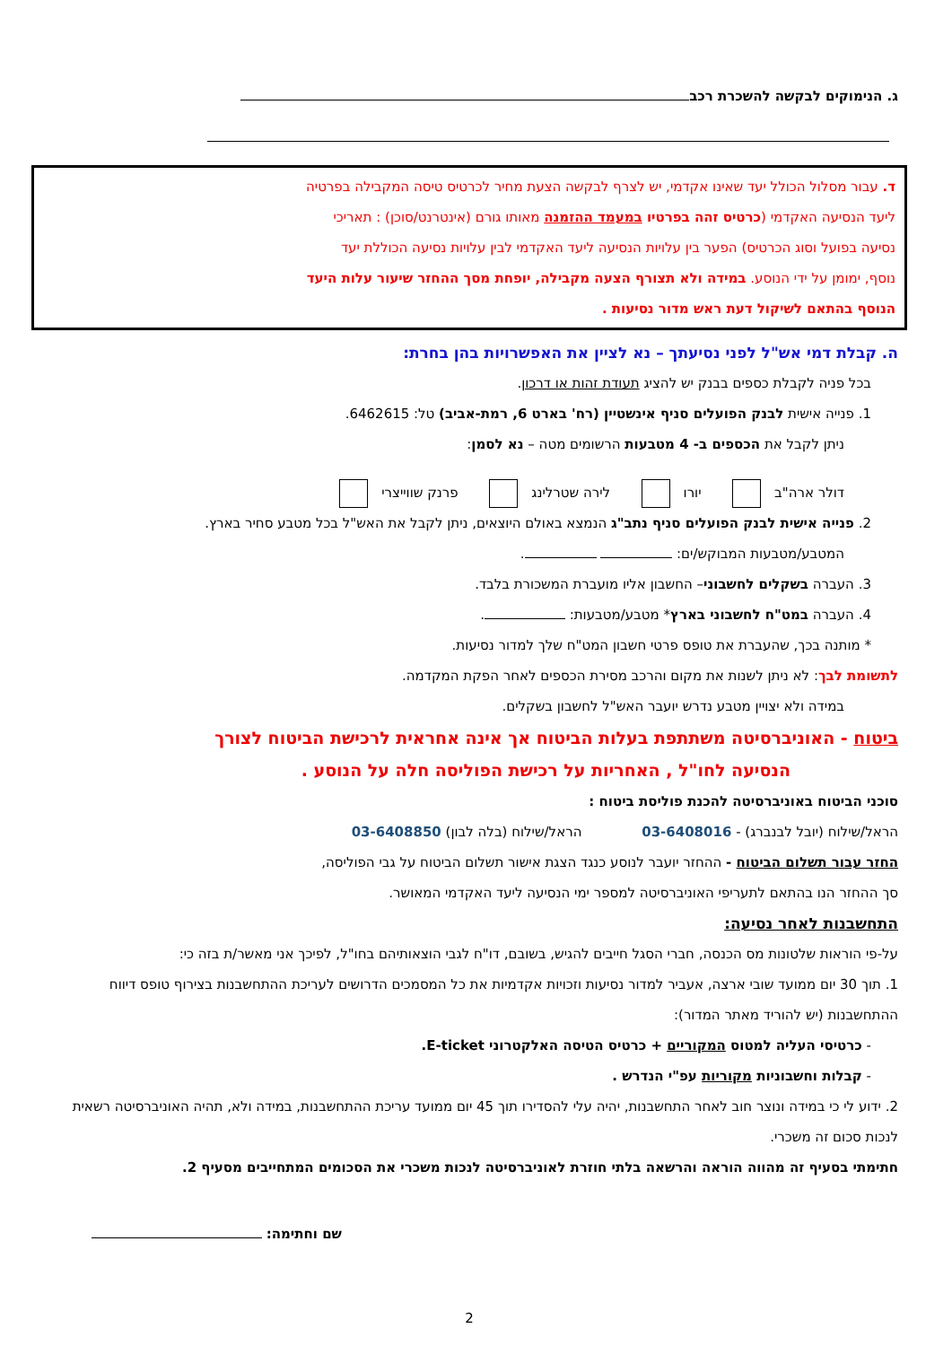ג. הנימוקים לבקשה להשכרת רכב
ד. עבור מסלול הכולל יעד שאינו אקדמי, יש לצרף לבקשה הצעת מחיר לכרטיס טיסה המקבילה בפרטיה
ליעד הנסיעה האקדמי (כרטיס זהה בפרטיו במעמד ההזמנה מאותו גורם (אינטרנט/סוכן) : תאריכי
נסיעה בפועל וסוג הכרטיס) הפער בין עלויות הנסיעה ליעד האקדמי לבין עלויות נסיעה הכוללת יעד
נוסף, ימומן על ידי הנוסע. במידה ולא תצורף הצעה מקבילה, יופחת מסך ההחזר שיעור עלות היעד
הנוסף בהתאם לשיקול דעת ראש מדור נסיעות .
ה. קבלת דמי אש"ל לפני נסיעתך – נא לציין את האפשרויות בהן בחרת:
בכל פניה לקבלת כספים בבנק יש להציג תעודת זהות או דרכון.
1. פנייה אישית לבנק הפועלים סניף אינשטיין (רח' בארט 6, רמת-אביב) טל: 6462615.
ניתן לקבל את הכספים ב- 4 מטבעות הרשומים מטה – נא לסמן:
דולר ארה"ב יורו לירה שטרלינג פרנק שווייצרי
2. פנייה אישית לבנק הפועלים סניף נתב"ג הנמצא באולם היוצאים, ניתן לקבל את האש"ל בכל מטבע סחיר בארץ.
המטבע/מטבעות המבוקש/ים: .
3. העברה בשקלים לחשבוני– החשבון אליו מועברת המשכורת בלבד.
4. העברה במט"ח לחשבוני בארץ* מטבע/מטבעות: .
* מותנה בכך, שהעברת את טופס פרטי חשבון המט"ח שלך למדור נסיעות.
לתשומת לבך: לא ניתן לשנות את מקום והרכב מסירת הכספים לאחר הפקת המקדמה.
במידה ולא יצויין מטבע נדרש יועבר האש"ל לחשבון בשקלים.
ביטוח - האוניברסיטה משתתפת בעלות הביטוח אך אינה אחראית לרכישת הביטוח לצורך
הנסיעה לחו"ל , האחריות על רכישת הפוליסה חלה על הנוסע .
סוכני הביטוח באוניברסיטה להכנת פוליסת ביטוח :
הראל/שילוח (יובל לבנברג) - 03-6408016 הראל/שילוח (בלה לבון) 03-6408850
החזר עבור תשלום הביטוח - ההחזר יועבר לנוסע כנגד הצגת אישור תשלום הביטוח על גבי הפוליסה,
סך ההחזר הנו בהתאם לתעריפי האוניברסיטה למספר ימי הנסיעה ליעד האקדמי המאושר.
התחשבנות לאחר נסיעה:
על-פי הוראות שלטונות מס הכנסה, חברי הסגל חייבים להגיש, בשובם, דו"ח לגבי הוצאותיהם בחו"ל, לפיכך אני מאשר/ת בזה כי:
1. תוך 30 יום ממועד שובי ארצה, אעביר למדור נסיעות וזכויות אקדמיות את כל המסמכים הדרושים לעריכת ההתחשבנות בצירוף טופס דיווח ההתחשבנות (יש להוריד מאתר המדור):
- כרטיסי העליה למטוס המקוריים + כרטיס הטיסה האלקטרוני E-ticket.
- קבלות וחשבוניות מקוריות עפ"י הנדרש .
2. ידוע לי כי במידה ונוצר חוב לאחר התחשבנות, יהיה עלי להסדירו תוך 45 יום ממועד עריכת ההתחשבנות, במידה ולא, תהיה האוניברסיטה רשאית לנכות סכום זה משכרי.
חתימתי בסעיף זה מהווה הוראה והרשאה בלתי חוזרת לאוניברסיטה לנכות משכרי את הסכומים המתחייבים מסעיף 2.
שם וחתימה:
2